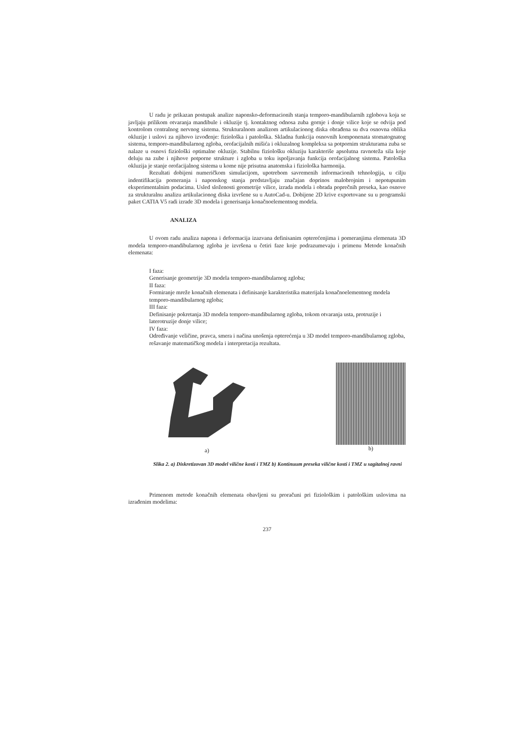U radu je prikazan postupak analize naponsko-deformacionih stanja temporo-mandibularnih zglobova koja se javljaju prilikom otvaranja mandibule i okluzije tj. kontaktnog odnosa zuba gornje i donje vilice koje se odvija pod kontrolom centralnog nervnog sistema. Strukturalnom analizom artikulacionog diska obrađena su dva osnovna oblika okluzije i uslovi za njihovo izvođenje: fiziološka i patološka. Skladna funkcija osnovnih komponenata stomatognatog sistema, temporo-mandibularnog zgloba, orofacijalnih mišića i okluzalnog kompleksa sa potpornim strukturama zuba se nalaze u osnovi fiziološki optimalne okluzije. Stabilnu fiziološku okluziju karakteriše apsolutna ravnoteža sila koje deluju na zube i njihove potporne strukture i zgloba u toku ispoljavanja funkcija orofacijalnog sistema. Patološka okluzija je stanje orofacijalnog sistema u kome nije prisutna anatomska i fiziološka harmonija.
Rezultati dobijeni numeričkom simulacijom, upotrebom savremenih informacionih tehnologija, u cilju indentifikacija pomeranja i naponskog stanja predstavljaju značajan doprinos malobrojnim i nepotupunim eksperimentalnim podacima. Usled složenosti geometrije vilice, izrada modela i obrada poprečnih preseka, kao osnove za strukturalnu analizu artikulacionog diska izvršene su u AutoCad-u. Dobijene 2D krive exportovane su u programski paket CATIA V5 radi izrade 3D modela i generisanja konačnoelementnog modela.
ANALIZA
U ovom radu analiza napona i deformacija izazvana definisanim opterećenjima i pomeranjima elemenata 3D modela temporo-mandibularnog zgloba je izvršena u četiri faze koje podrazumevaju i primenu Metode konačnih elemenata:
I faza:
Generisanje geometrije 3D modela temporo-mandibularnog zgloba;
II faza:
Formiranje mreže konačnih elemenata i definisanje karakteristika materijala konačnoelementnog modela temporo-mandibularnog zgloba;
III faza:
Definisanje pokretanja 3D modela temporo-mandibularnog zgloba, tokom otvaranja usta, protruzije i laterotruzije donje vilice;
IV faza:
Određivanje veličine, pravca, smera i načina unošenja opterećenja u 3D model temporo-mandibularnog zgloba, rešavanje matematičkog modela i interpretacija rezultata.
a) b)
Slika 2. a) Diskretizovan 3D model vilične kosti i TMZ b) Kontinuum preseka vilične kosti i TMZ u sagitalnoj ravni
Primenom metode konačnih elemenata obavljeni su proračuni pri fiziološkim i patološkim uslovima na izrađenim modelima:
237